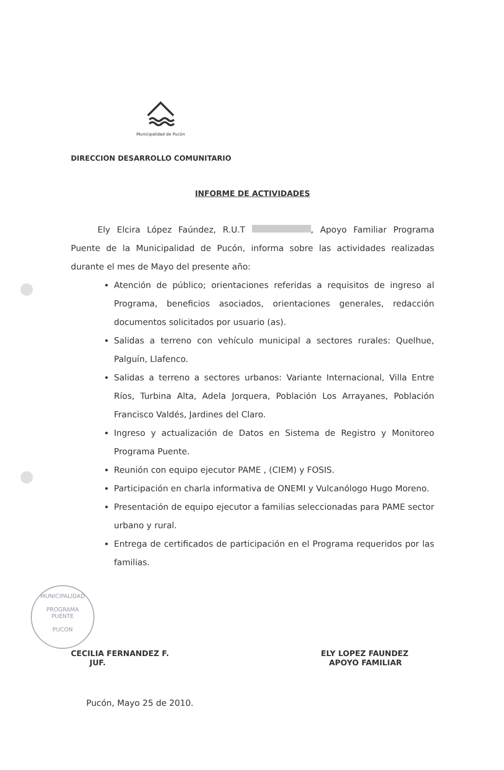Municipalidad de Pucón
DIRECCION DESARROLLO COMUNITARIO
INFORME DE ACTIVIDADES
Ely Elcira López Faúndez, R.U.T , Apoyo Familiar Programa Puente de la Municipalidad de Pucón, informa sobre las actividades realizadas durante el mes de Mayo del presente año:
Atención de público; orientaciones referidas a requisitos de ingreso al Programa, beneficios asociados, orientaciones generales, redacción documentos solicitados por usuario (as).
Salidas a terreno con vehículo municipal a sectores rurales: Quelhue, Palguín, Llafenco.
Salidas a terreno a sectores urbanos: Variante Internacional, Villa Entre Ríos, Turbina Alta, Adela Jorquera, Población Los Arrayanes, Población Francisco Valdés, Jardines del Claro.
Ingreso y actualización de Datos en Sistema de Registro y Monitoreo Programa Puente.
Reunión con equipo ejecutor PAME , (CIEM) y FOSIS.
Participación en charla informativa de ONEMI y Vulcanólogo Hugo Moreno.
Presentación de equipo ejecutor a familias seleccionadas para PAME sector urbano y rural.
Entrega de certificados de participación en el Programa requeridos por las familias.
CECILIA FERNANDEZ F.
JUF.
ELY LOPEZ FAUNDEZ
APOYO FAMILIAR
Pucón, Mayo 25 de 2010.
MUNICIPALIDAD
PROGRAMA
PUENTE
PUCON